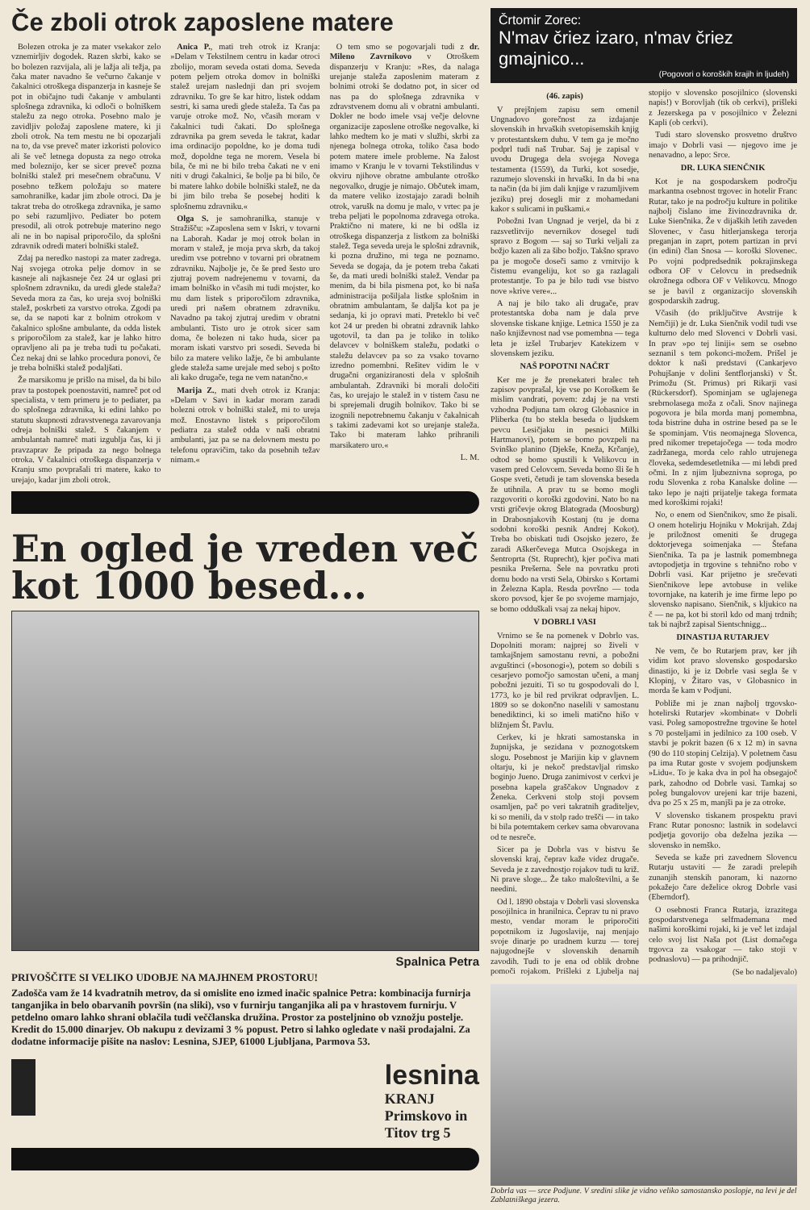Če zboli otrok zaposlene matere
Bolezen otroka je za mater vsekakor zelo vznemirljiv dogodek. Razen skrbi, kako se bo bolezen razvijala, ali je lažja ali težja, pa čaka mater navadno še večurno čakanje v čakalnici otroškega dispanzerja in kasneje še pot in običajno tudi čakanje v ambulanti splošnega zdravnika, ki odloči o bolniškem staležu za nego otroka. Posebno malo je zavidljiv položaj zaposlene matere, ki ji zboli otrok. Na tem mestu ne bi opozarjali na to, da vse preveč mater izkoristi polovico ali še več letnega dopusta za nego otroka med boleznijo, ker se sicer preveč pozna bolniški stalež pri mesečnem obračunu. V posebno težkem položaju so matere samohranilke, kadar jim zbole otroci. Da je takrat treba do otroškega zdravnika, je samo po sebi razumljivo. Pediater bo potem presodil, ali otrok potrebuje materino nego ali ne in bo napisal priporočilo, da splošni zdravnik odredi materi bolniški stalež.
Zdaj pa neredko nastopi za mater zadrega. Naj svojega otroka pelje domov in se kasneje ali najkasneje čez 24 ur oglasi pri splošnem zdravniku, da uredi glede staleža? Seveda mora za čas, ko ureja svoj bolniški stalež, poskrbeti za varstvo otroka. Zgodi pa se, da se napoti kar z bolnim otrokom v čakalnico splošne ambulante, da odda listek s priporočilom za stalež, kar je lahko hitro opravljeno ali pa je treba tudi tu počakati. Čez nekaj dni se lahko procedura ponovi, če je treba bolniški stalež podaljšati.
Že marsikomu je prišlo na misel, da bi bilo prav ta postopek poenostaviti, namreč pot od specialista, v tem primeru je to pediater, pa do splošnega zdravnika, ki edini lahko po statutu skupnosti zdravstvenega zavarovanja odreja bolniški stalež. S čakanjem v ambulantah namreč mati izgublja čas, ki ji pravzaprav že pripada za nego bolnega otroka. V čakalnici otroškega dispanzerja v Kranju smo povprašali tri matere, kako to urejajo, kadar jim zboli otrok.
Anica P., mati treh otrok iz Kranja: »Delam v Tekstilnem centru in kadar otroci zbolijo, moram seveda ostati doma. Seveda potem peljem otroka domov in bolniški stalež urejam naslednji dan pri svojem zdravniku. To gre še kar hitro, listek oddam sestri, ki sama uredi glede staleža. Ta čas pa varuje otroke mož. No, včasih moram v čakalnici tudi čakati. Do splošnega zdravnika pa grem seveda le takrat, kadar ima ordinacijo popoldne, ko je doma tudi mož, dopoldne tega ne morem. Vesela bi bila, če mi ne bi bilo treba čakati ne v eni niti v drugi čakalnici, še bolje pa bi bilo, če bi matere lahko dobile bolniški stalež, ne da bi jim bilo treba še posebej hoditi k splošnemu zdravniku.«
Olga S. je samohranilka, stanuje v Stražišču: »Zaposlena sem v Iskri, v tovarni na Laborah. Kadar je moj otrok bolan in moram v stalež, je moja prva skrb, da takoj uredim vse potrebno v tovarni pri obratnem zdravniku. Najbolje je, če še pred šesto uro zjutraj povem nadrejenemu v tovarni, da imam bolniško in včasih mi tudi mojster, ko mu dam listek s priporočilom zdravnika, uredi pri našem obratnem zdravniku. Navadno pa takoj zjutraj uredim v obratni ambulanti. Tisto uro je otrok sicer sam doma, če bolezen ni tako huda, sicer pa moram iskati varstvo pri sosedi. Seveda bi bilo za matere veliko lažje, če bi ambulante glede staleža same urejale med seboj s pošto ali kako drugače, tega ne vem natančno.«
Marija Z., mati dveh otrok iz Kranja: »Delam v Savi in kadar moram zaradi bolezni otrok v bolniški stalež, mi to ureja mož. Enostavno listek s priporočilom pediatra za stalež odda v naši obratni ambulanti, jaz pa se na delovnem mestu po telefonu opravičim, tako da posebnih težav nimam.«
O tem smo se pogovarjali tudi z dr. Mileno Zavrnikovo v Otroškem dispanzerju v Kranju: »Res, da nalaga urejanje staleža zaposlenim materam z bolnimi otroki še dodatno pot, in sicer od nas pa do splošnega zdravnika v zdravstvenem domu ali v obratni ambulanti. Dokler ne bodo imele vsaj večje delovne organizacije zaposlene otroške negovalke, ki lahko medtem ko je mati v službi, skrbi za njenega bolnega otroka, toliko časa bodo potem matere imele probleme. Na žalost imamo v Kranju le v tovarni Tekstilindus v okviru njihove obratne ambulante otroško negovalko, drugje je nimajo. Občutek imam, da matere veliko izostajajo zaradi bolnih otrok, varušk na domu je malo, v vrtec pa je treba peljati le popolnoma zdravega otroka. Praktično ni matere, ki ne bi odšla iz otroškega dispanzerja z listkom za bolniški stalež. Tega seveda ureja le splošni zdravnik, ki pozna družino, mi tega ne poznamo. Seveda se dogaja, da je potem treba čakati še, da mati uredi bolniški stalež. Vendar pa menim, da bi bila pismena pot, ko bi naša administracija pošiljala listke splošnim in obratnim ambulantam, še daljša kot pa je sedanja, ki jo opravi mati. Preteklo bi več kot 24 ur preden bi obratni zdravnik lahko ugotovil, ta dan pa je toliko in toliko delavcev v bolniškem staležu, podatki o staležu delavcev pa so za vsako tovarno izredno pomembni. Rešitev vidim le v drugačni organiziranosti dela v splošnih ambulantah. Zdravniki bi morali določiti čas, ko urejajo le stalež in v tistem času ne bi sprejemali drugih bolnikov. Tako bi se izognili nepotrebnemu čakanju v čakalnicah s takimi zadevami kot so urejanje staleža. Tako bi materam lahko prihranili marsikatero uro.«
L. M.
En ogled je vreden več kot 1000 besed...
Spalnica Petra
PRIVOŠČITE SI VELIKO UDOBJE NA MAJHNEM PROSTORU!
Zadošča vam že 14 kvadratnih metrov, da si omislite eno izmed inačic spalnice Petra: kombinacija furnirja tanganjika in belo obarvanih površin (na sliki), vso v furnirju tanganjika ali pa v hrastovem furnirju. V petdelno omaro lahko shrani oblačila tudi veččlanska družina. Prostor za posteljnino ob vznožju postelje. Kredit do 15.000 dinarjev. Ob nakupu z devizami 3 % popust. Petro si lahko ogledate v naši prodajalni. Za dodatne informacije pišite na naslov: Lesnina, SJEP, 61000 Ljubljana, Parmova 53.
lesnina
KRANJ
Primskovo in
Titov trg 5
Črtomir Zorec:
N'mav čriez izaro, n'mav čriez gmajnico...
(Pogovori o koroških krajih in ljudeh)
(46. zapis)
V prejšnjem zapisu sem omenil Ungnadovo gorečnost za izdajanje slovenskih in hrvaških svetopisemskih knjig v protestantskem duhu. V tem ga je močno podprl tudi naš Trubar. Saj je zapisal v uvodu Drugega dela svojega Novega testamenta (1559), da Turki, kot sosedje, razumejo slovenski in hrvaški. In da bi »na ta način (da bi jim dali knjige v razumljivem jeziku) prej dosegli mir z mohamedani kakor s sulicami in puškami.«
Pobožni Ivan Ungnad je verjel, da bi z razsvetlitvijo nevernikov dosegel tudi spravo z Bogom — saj so Turki veljali za božjo kazen ali za šibo božjo. Takšno spravo pa je mogoče doseči samo z vrnitvijo k čistemu evangeliju, kot so ga razlagali protestantje. To pa je bilo tudi vse bistvo nove »krive vere«...
A naj je bilo tako ali drugače, prav protestantska doba nam je dala prve slovenske tiskane knjige. Letnica 1550 je za našo književnost nad vse pomembna — tega leta je izšel Trubarjev Katekizem v slovenskem jeziku.
NAŠ POPOTNI NAČRT
Ker me je že prenekateri bralec teh zapisov povprašal, kje vse po Koroškem še mislim vandrati, povem: zdaj je na vrsti vzhodna Podjuna tam okrog Globasnice in Pliberka (tu bo stekla beseda o ljudskem pevcu Lesičjaku in pesnici Milki Hartmanovi), potem se bomo povzpeli na Svinško planino (Djekše, Kneža, Krčanje), odtod se bomo spustili k Velikovcu in vasem pred Celovcem. Seveda bomo šli še h Gospe sveti, četudi je tam slovenska beseda že utihnila. A prav tu se bomo mogli razgovoriti o koroški zgodovini. Nato bo na vrsti gričevje okrog Blatograda (Moosburg) in Drabosnjakovih Kostanj (tu je doma sodobni koroški pesnik Andrej Kokot). Treba bo obiskati tudi Osojsko jezero, že zaradi Aškerčevega Mutca Osojskega in Šentroprta (St. Ruprecht), kjer počiva mati pesnika Prešerna. Šele na povratku proti domu bodo na vrsti Sela, Obirsko s Kortami in Železna Kapla. Resda površno — toda skoro povsod, kjer še po svojeme marnjajo, se bomo odduškali vsaj za nekaj hipov.
V DOBRLI VASI
Vrnimo se še na pomenek v Dobrlo vas. Dopolniti moram: najprej so živeli v tamkajšnjem samostanu revni, a pobožni avguštinci (»bosonogi«), potem so dobili s cesarjevo pomočjo samostan učeni, a manj pobožni jezuiti. Ti so tu gospodovali do l. 1773, ko je bil red prvikrat odpravljen. L. 1809 so se dokončno naselili v samostanu benediktinci, ki so imeli matično hišo v bližnjem Št. Pavlu.
Cerkev, ki je hkrati samostanska in župnijska, je sezidana v poznogotskem slogu. Posebnost je Marijin kip v glavnem oltarju, ki je nekoč predstavljal rimsko boginjo Jueno. Druga zanimivost v cerkvi je posebna kapela graščakov Ungnadov z Ženeka. Cerkveni stolp stoji povsem osamljen, pač po veri takratnih graditeljev, ki so menili, da v stolp rado trešči — in tako bi bila potemtakem cerkev sama obvarovana od te nesreče.
Sicer pa je Dobrla vas v bistvu še slovenski kraj, čeprav kaže videz drugače. Seveda je z zavednostjo rojakov tudi tu križ. Ni prave sloge... Že tako maloštevilni, a še needini.
Od l. 1890 obstaja v Dobrli vasi slovenska posojilnica in hranilnica. Čeprav tu ni pravo mesto, vendar moram le priporočiti popotnikom iz Jugoslavije, naj menjajo svoje dinarje po uradnem kurzu — torej najugodnejše v slovenskih denarnih zavodih. Tudi to je ena od oblik drobne pomoči rojakom. Prišleki z Ljubelja naj stopijo v slovensko posojilnico (slovenski napis!) v Borovljah (tik ob cerkvi), prišleki z Jezerskega pa v posojilnico v Železni Kapli (ob cerkvi).
Tudi staro slovensko prosvetno društvo imajo v Dobrli vasi — njegovo ime je nenavadno, a lepo: Srce.
DR. LUKA SIENČNIK
Kot je na gospodarskem področju markantna osebnost trgovec in hotelir Franc Rutar, tako je na področju kulture in politike najbolj čislano ime živinozdravnika dr. Luke Sienčnika. Že v dijaških letih zaveden Slovenec, v času hitlerjanskega terorja preganjan in zaprt, potem partizan in prvi (in edini) član Snosa — koroški Slovenec. Po vojni podpredsednik pokrajinskega odbora OF v Celovcu in predsednik okrožnega odbora OF v Velikovcu. Mnogo se je bavil z organizacijo slovenskih gospodarskih zadrug.
Včasih (do priključitve Avstrije k Nemčiji) je dr. Luka Sienčnik vodil tudi vse kulturno delo med Slovenci v Dobrli vasi. In prav »po tej liniji« sem se osebno seznanil s tem pokonci-možem. Prišel je doktor k naši predstavi (Cankarjevo Pohujšanje v dolini šentflorjanski) v Št. Primožu (St. Primus) pri Rikarji vasi (Rückersdorf). Spominjam se uglajenega srebrnolasega moža z očali. Snov najinega pogovora je bila morda manj pomembna, toda bistrine duha in ostrine besed pa se le še spominjam. Vtis neomajnega Slovenca, pred nikomer trepetajočega — toda modro zadržanega, morda celo rahlo utrujenega človeka, sedemdesetletnika — mi lebdi pred očmi. In z njim ljubeznivna soproga, po rodu Slovenka z roba Kanalske doline — tako lepo je najti prijatelje takega formata med koroškimi rojaki!
No, o enem od Sienčnikov, smo že pisali. O onem hotelirju Hojniku v Mokrijah. Zdaj je priložnost omeniti še drugega doktorjevega soimenjaka — Štefana Sienčnika. Ta pa je lastnik pomembnega avtopodjetja in trgovine s tehnično robo v Dobrli vasi. Kar prijetno je srečevati Sienčnikove lepe avtobuse in velike tovornjake, na katerih je ime firme lepo po slovensko napisano. Sienčnik, s kljukico na č — ne pa, kot bi storil kdo od manj trdnih; tak bi najbrž zapisal Sientschnigg...
DINASTIJA RUTARJEV
Ne vem, če bo Rutarjem prav, ker jih vidim kot pravo slovensko gospodarsko dinastijo, ki je iz Dobrle vasi segla še v Klopinj, v Žitaro vas, v Globasnico in morda še kam v Podjuni.
Pobliže mi je znan najbolj trgovsko-hotelirski Rutarjev »kombinat« v Dobrli vasi. Poleg samopostrežne trgovine še hotel s 70 posteljami in jedilnico za 100 oseb. V stavbi je pokrit bazen (6 x 12 m) in savna (90 do 110 stopinj Celzija). V poletnem času pa ima Rutar goste v svojem podjunskem »Lidu«. To je kaka dva in pol ha obsegajoč park, zahodno od Dobrle vasi. Tamkaj so poleg bungalovov urejeni kar trije bazeni, dva po 25 x 25 m, manjši pa je za otroke.
V slovensko tiskanem prospektu pravi Franc Rutar ponosno: lastnik in sodelavci podjetja govorijo oba deželna jezika — slovensko in nemško.
Seveda se kaže pri zavednem Slovencu Rutarju ustaviti — že zaradi prelepih zunanjih stenskih panoram, ki nazorno pokažejo čare deželice okrog Dobrle vasi (Eberndorf).
O osebnosti Franca Rutarja, izrazitega gospodarstvenega selfmademana med našimi koroškimi rojaki, ki je več let izdajal celo svoj list Naša pot (List domačega trgovca za vsakogar — tako stoji v podnaslovu) — pa prihodnjič.
(Se bo nadaljevalo)
Dobrla vas — srce Podjune. V sredini slike je vidno veliko samostansko poslopje, na levi je del Zablatniškega jezera.